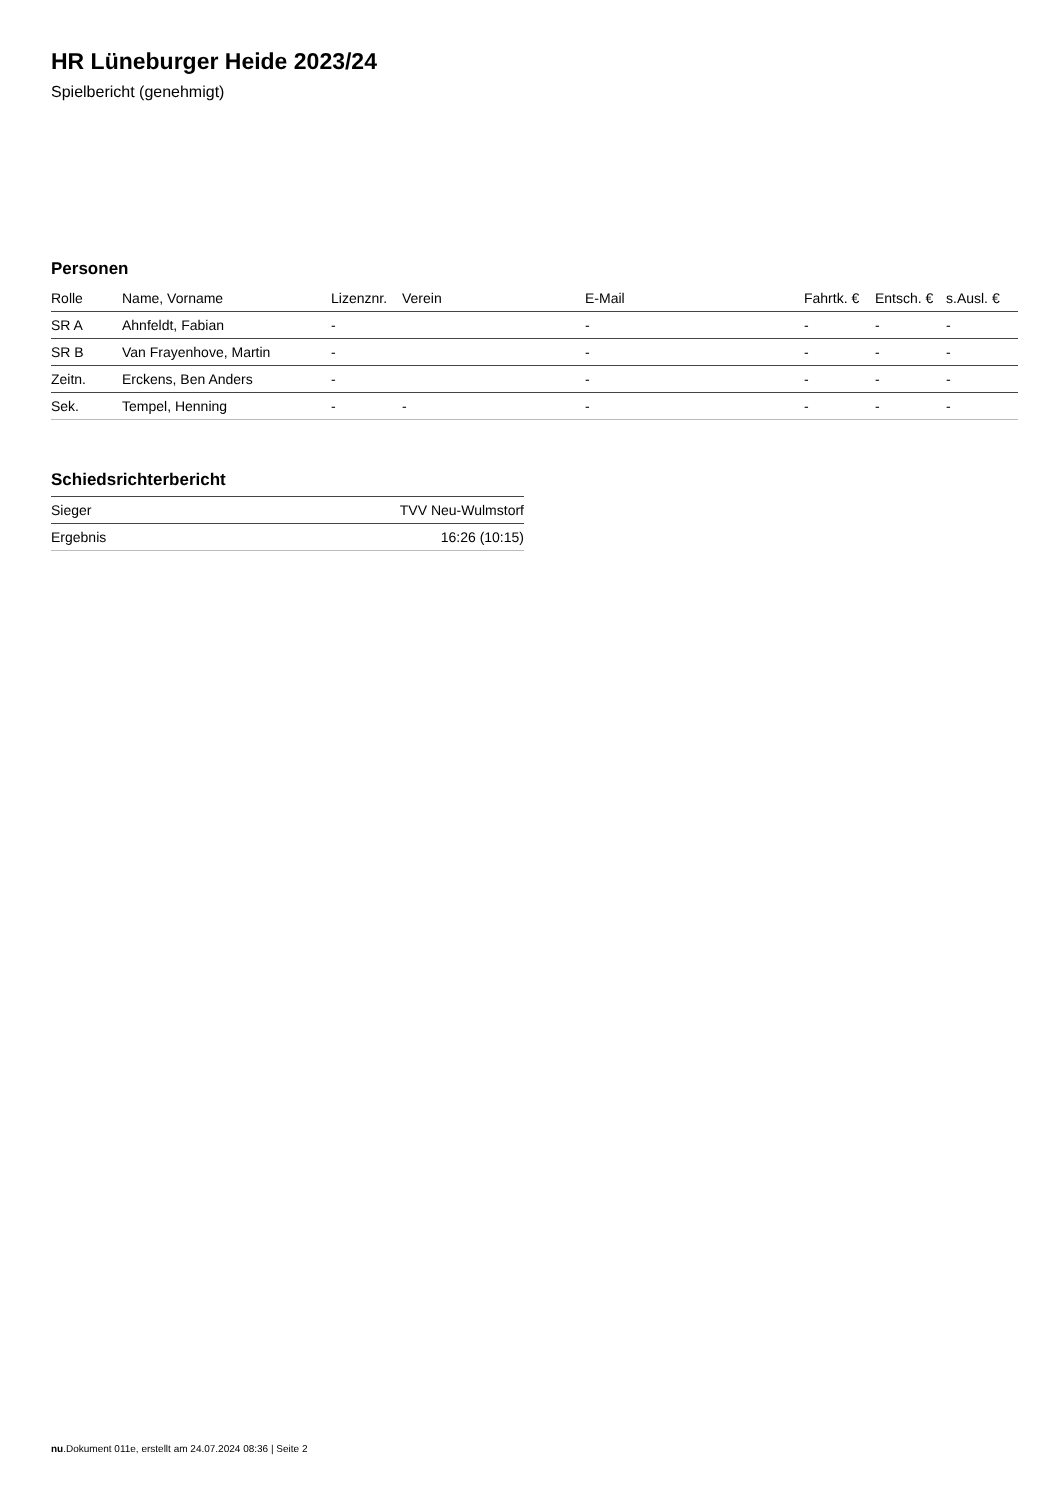HR Lüneburger Heide 2023/24
Spielbericht (genehmigt)
Personen
| Rolle | Name, Vorname | Lizenznr. | Verein | E-Mail | Fahrtk. € | Entsch. € | s.Ausl. € |
| --- | --- | --- | --- | --- | --- | --- | --- |
| SR A | Ahnfeldt, Fabian | - | | - | - | - | - |
| SR B | Van Frayenhove, Martin | - | | - | - | - | - |
| Zeitn. | Erckens, Ben Anders | - | | - | - | - | - |
| Sek. | Tempel, Henning | - | - | - | - | - | - |
Schiedsrichterbericht
| Sieger | TVV Neu-Wulmstorf |
| Ergebnis | 16:26 (10:15) |
nu.Dokument 011e, erstellt am 24.07.2024 08:36 | Seite 2